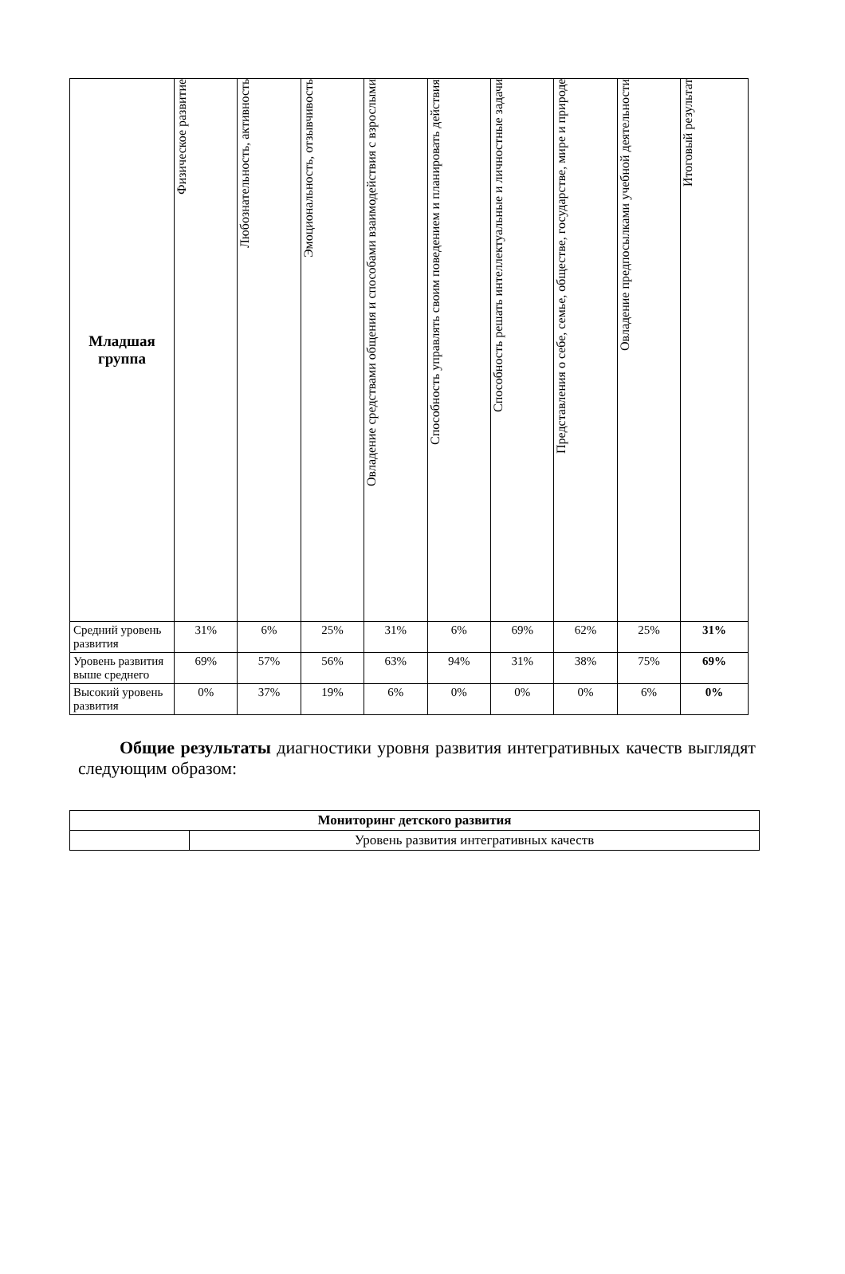| Младшая группа | Физическое развитие | Любознательность, активность | Эмоциональность, отзывчивость | Овладение средствами общения и способами взаимодействия с взрослыми | Способность управлять своим поведением и планировать действия | Способность решать интеллектуальные и личностные задачи | Представления о себе, семье, обществе, государстве, мире и природе | Овладение предпосылками учебной деятельности | Итоговый результат |
| --- | --- | --- | --- | --- | --- | --- | --- | --- | --- |
| Средний уровень развития | 31% | 6% | 25% | 31% | 6% | 69% | 62% | 25% | 31% |
| Уровень развития выше среднего | 69% | 57% | 56% | 63% | 94% | 31% | 38% | 75% | 69% |
| Высокий уровень развития | 0% | 37% | 19% | 6% | 0% | 0% | 0% | 6% | 0% |
Общие результаты диагностики уровня развития интегративных качеств выглядят следующим образом:
| Мониторинг детского развития | |
| | Уровень развития интегративных качеств |